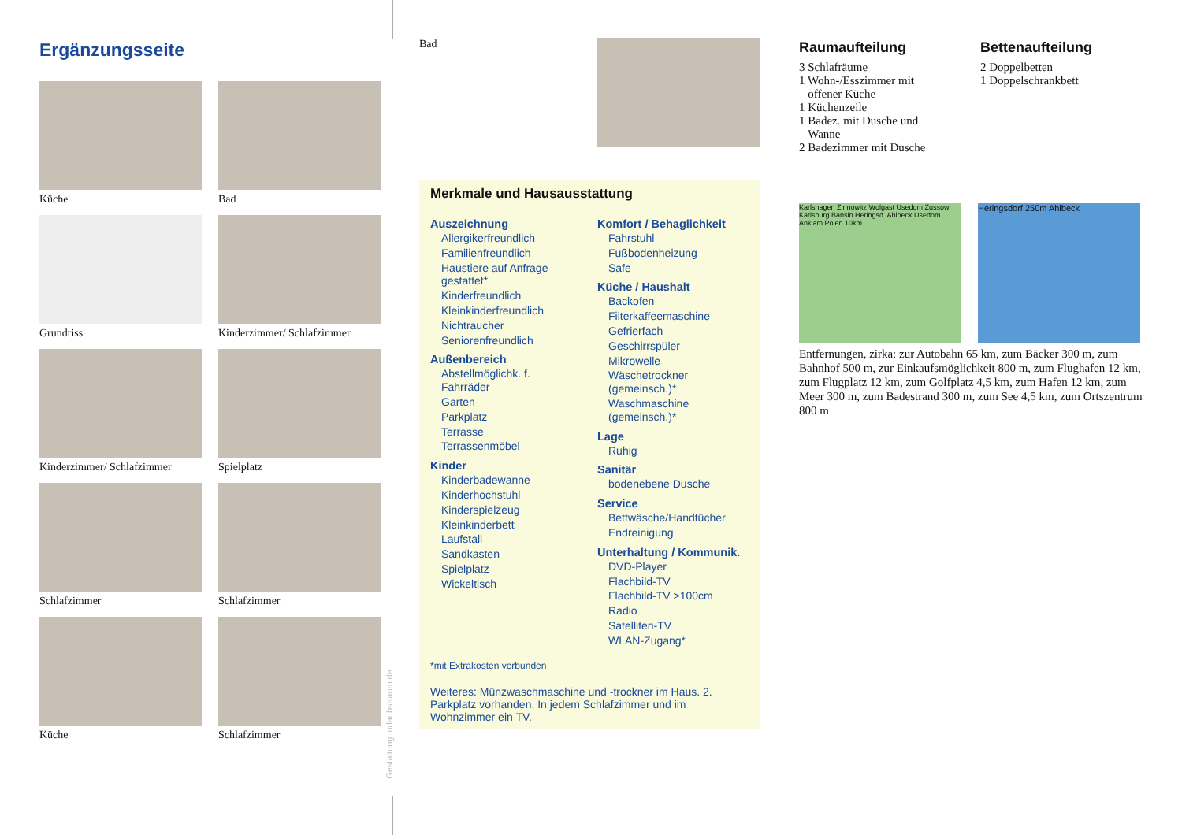Ergänzungsseite
Küche
Bad
Grundriss
Kinderzimmer/ Schlafzimmer
Kinderzimmer/ Schlafzimmer
Spielplatz
Schlafzimmer
Schlafzimmer
Küche
Schlafzimmer
Gestaltung: urlaubstraum.de
Bad
Merkmale und Hausausstattung
Auszeichnung
Allergikerfreundlich
Familienfreundlich
Haustiere auf Anfrage gestattet*
Kinderfreundlich
Kleinkinderfreundlich
Nichtraucher
Seniorenfreundlich
Außenbereich
Abstellmöglichk. f. Fahrräder
Garten
Parkplatz
Terrasse
Terrassenmöbel
Kinder
Kinderbadewanne
Kinderhochstuhl
Kinderspielzeug
Kleinkinderbett
Laufstall
Sandkasten
Spielplatz
Wickeltisch
Komfort / Behaglichkeit
Fahrstuhl
Fußbodenheizung
Safe
Küche / Haushalt
Backofen
Filterkaffeemaschine
Gefrierfach
Geschirrspüler
Mikrowelle
Wäschetrockner (gemeinsch.)*
Waschmaschine (gemeinsch.)*
Lage
Ruhig
Sanitär
bodenebene Dusche
Service
Bettwäsche/Handtücher
Endreinigung
Unterhaltung / Kommunik.
DVD-Player
Flachbild-TV
Flachbild-TV >100cm
Radio
Satelliten-TV
WLAN-Zugang*
*mit Extrakosten verbunden
Weiteres: Münzwaschmaschine und -trockner im Haus. 2. Parkplatz vorhanden. In jedem Schlafzimmer und im Wohnzimmer ein TV.
Raumaufteilung
3 Schlafräume
1 Wohn-/Esszimmer mit
offener Küche
1 Küchenzeile
1 Badez. mit Dusche und
Wanne
2 Badezimmer mit Dusche
Bettenaufteilung
2 Doppelbetten
1 Doppelschrankbett
Karlshagen Zinnowitz Wolgast Usedom Zussow Karlsburg Bansin Heringsd. Ahlbeck Usedom Anklam Polen 10km
Heringsdorf 250m Ahlbeck
Entfernungen, zirka: zur Autobahn 65 km, zum Bäcker 300 m, zum Bahnhof 500 m, zur Einkaufsmöglichkeit 800 m, zum Flughafen 12 km, zum Flugplatz 12 km, zum Golfplatz 4,5 km, zum Hafen 12 km, zum Meer 300 m, zum Badestrand 300 m, zum See 4,5 km, zum Ortszentrum 800 m